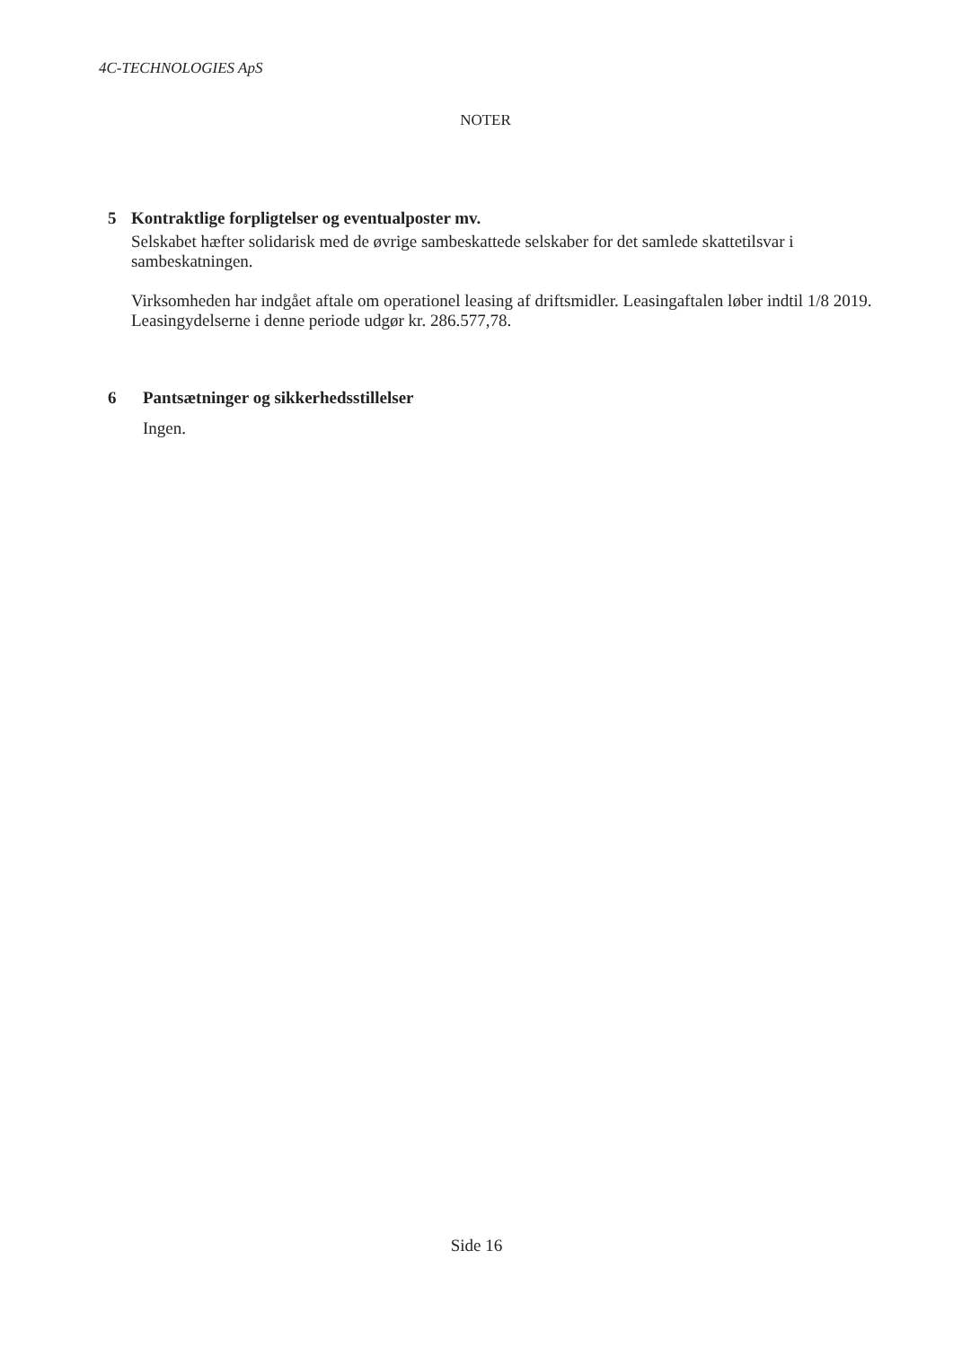4C-TECHNOLOGIES ApS
NOTER
5 Kontraktlige forpligtelser og eventualposter mv.
Selskabet hæfter solidarisk med de øvrige sambeskattede selskaber for det samlede skattetilsvar i sambeskatningen.
Virksomheden har indgået aftale om operationel leasing af driftsmidler. Leasingaftalen løber indtil 1/8 2019. Leasingydelserne i denne periode udgør kr. 286.577,78.
6 Pantsætninger og sikkerhedsstillelser
Ingen.
Side 16